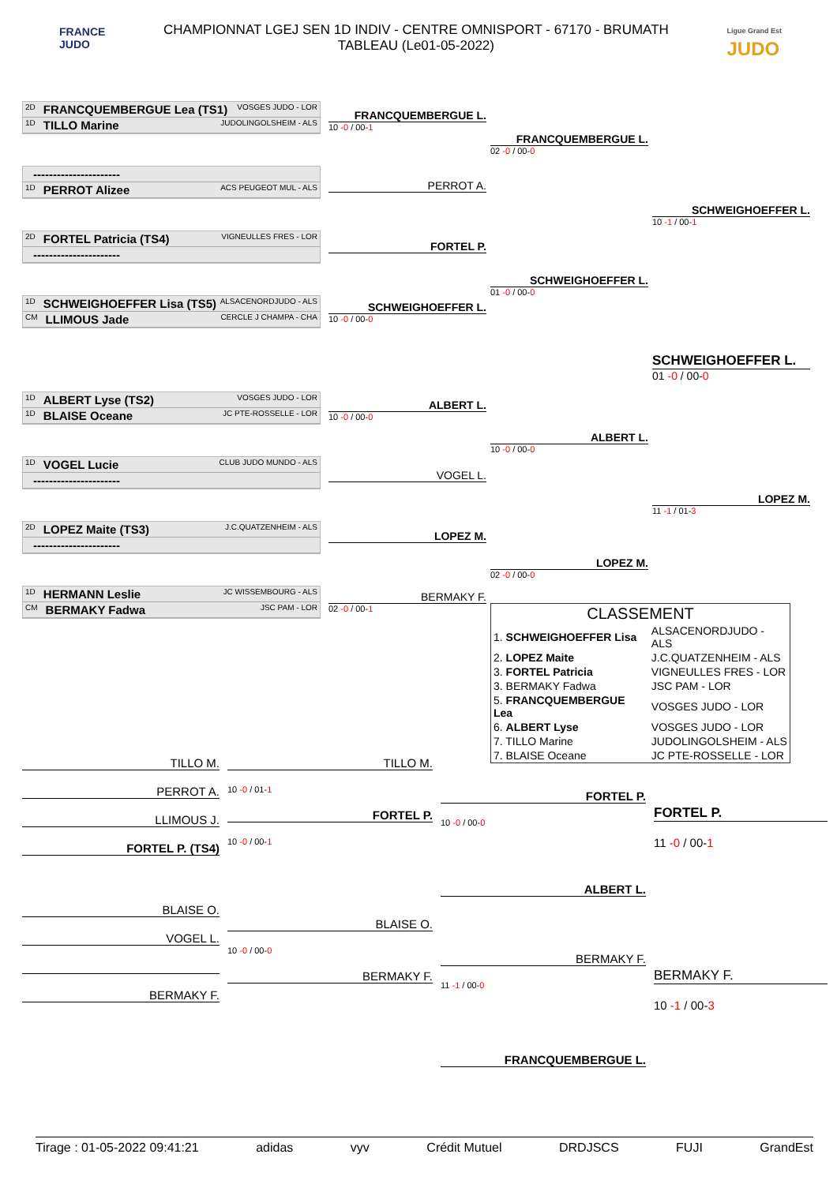FRANCE
JUDO
CHAMPIONNAT LGEJ SEN 1D INDIV - CENTRE OMNISPORT - 67170 - BRUMATH
TABLEAU (Le01-05-2022)
Ligue Grand Est
JUDO
2D FRANCQUEMBERGUE Lea (TS1) VOSGES JUDO - LOR
1D TILLO Marine JUDOLINGOLSHEIM - ALS
----------------------
1D PERROT Alizee ACS PEUGEOT MUL - ALS
2D FORTEL Patricia (TS4) VIGNEULLES FRES - LOR
----------------------
1D SCHWEIGHOEFFER Lisa (TS5) ALSACENORDJUDO - ALS
CM LLIMOUS Jade CERCLE J CHAMPA - CHA
1D ALBERT Lyse (TS2) VOSGES JUDO - LOR
1D BLAISE Oceane JC PTE-ROSSELLE - LOR
1D VOGEL Lucie CLUB JUDO MUNDO - ALS
----------------------
2D LOPEZ Maite (TS3) J.C.QUATZENHEIM - ALS
----------------------
1D HERMANN Leslie JC WISSEMBOURG - ALS
CM BERMAKY Fadwa JSC PAM - LOR
FRANCQUEMBERGUE L.
10 -0 / 00-1
PERROT A.
FORTEL P.
SCHWEIGHOEFFER L.
10 -0 / 00-0
ALBERT L.
10 -0 / 00-0
VOGEL L.
LOPEZ M.
BERMAKY F.
02 -0 / 00-1
FRANCQUEMBERGUE L.
02 -0 / 00-0
SCHWEIGHOEFFER L.
01 -0 / 00-0
ALBERT L.
10 -0 / 00-0
LOPEZ M.
02 -0 / 00-0
| CLASSEMENT | |
| --- | --- |
| 1. SCHWEIGHOEFFER Lisa | ALSACENORDJUDO - ALS |
| 2. LOPEZ Maite | J.C.QUATZENHEIM - ALS |
| 3. FORTEL Patricia | VIGNEULLES FRES - LOR |
| 3. BERMAKY Fadwa | JSC PAM - LOR |
| 5. FRANCQUEMBERGUE Lea | VOSGES JUDO - LOR |
| 6. ALBERT Lyse | VOSGES JUDO - LOR |
| 7. TILLO Marine | JUDOLINGOLSHEIM - ALS |
| 7. BLAISE Oceane | JC PTE-ROSSELLE - LOR |
SCHWEIGHOEFFER L.
10 -1 / 00-1
SCHWEIGHOEFFER L.
01 -0 / 00-0
LOPEZ M.
11 -1 / 01-3
TILLO M.
PERROT A.
LLIMOUS J.
FORTEL P. (TS4)
BLAISE O.
VOGEL L.
BERMAKY F.
TILLO M.
10 -0 / 01-1
FORTEL P.
10 -0 / 00-1
BLAISE O.
10 -0 / 00-0
BERMAKY F.
FORTEL P.
10 -0 / 00-0
ALBERT L.
BERMAKY F.
11 -1 / 00-0
FRANCQUEMBERGUE L.
FORTEL P.
11 -0 / 00-1
BERMAKY F.
10 -1 / 00-3
Tirage : 01-05-2022 09:41:21 adidas vyv Crédit Mutuel DRDJSCS FUJI GrandEst